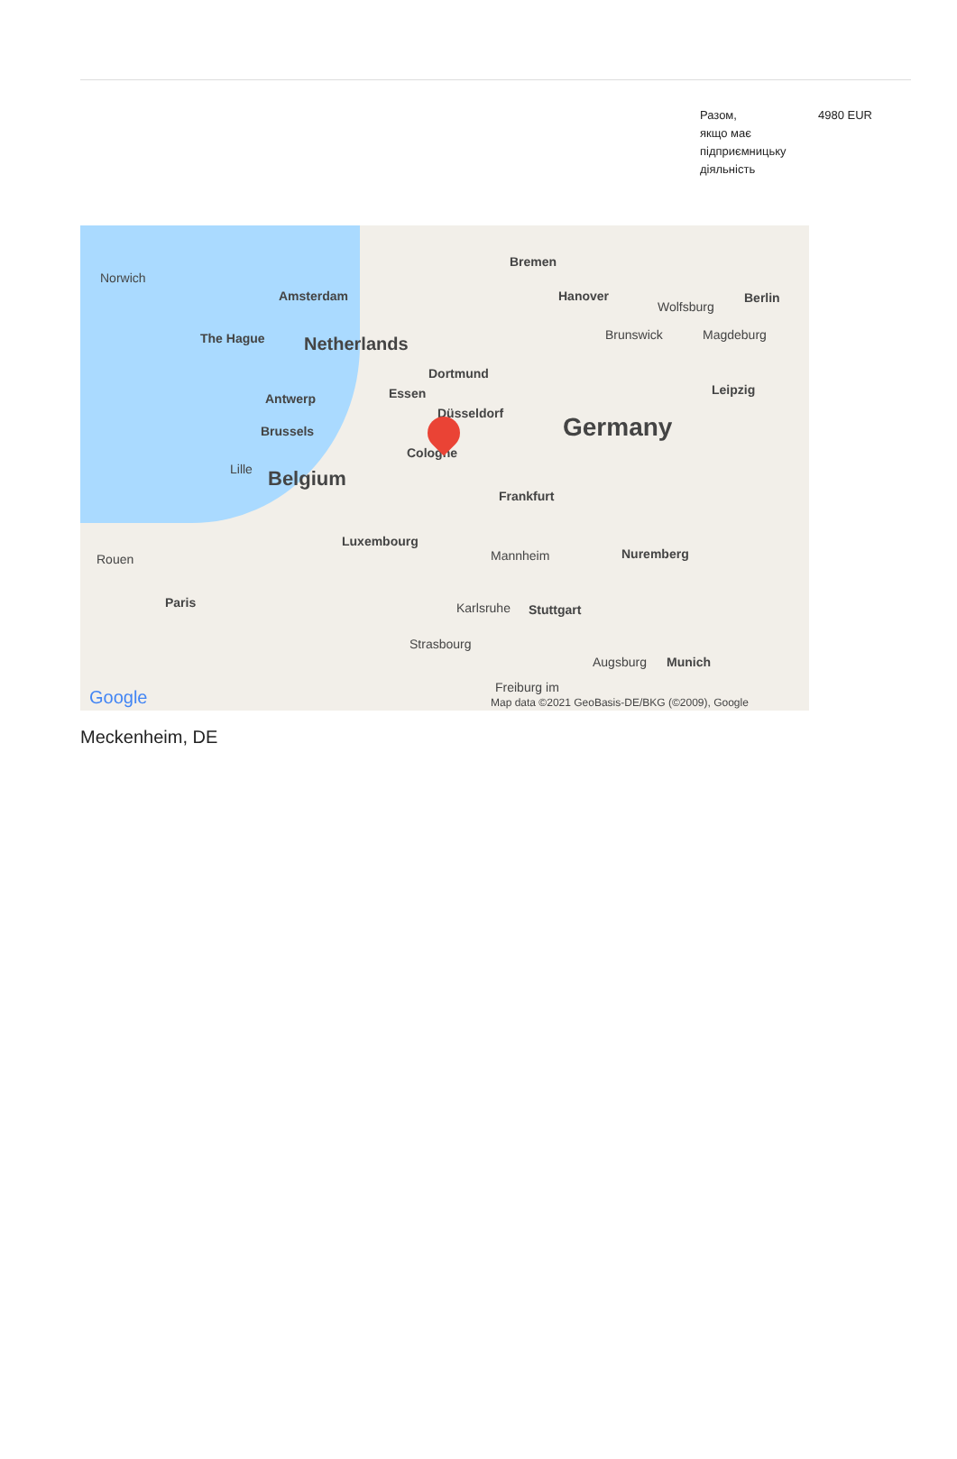| Разом, якщо має підприємницьку діяльність | 4980 EUR |
Norwich
Amsterdam
Bremen
Hanover
Wolfsburg
Berlin
The Hague Netherlands Brunswick Magdeburg
Dortmund
Essen Leipzig
Antwerp
Düsseldorf Germany Brussels
Cologne
Lille Belgium
Frankfurt
Luxembourg
Mannheim Nuremberg Rouen
Paris Karlsruhe Stuttgart
Strasbourg
Augsburg Munich
Freiburg im Google Map data ©2021 GeoBasis-DE/BKG (©2009), Google
Meckenheim, DE